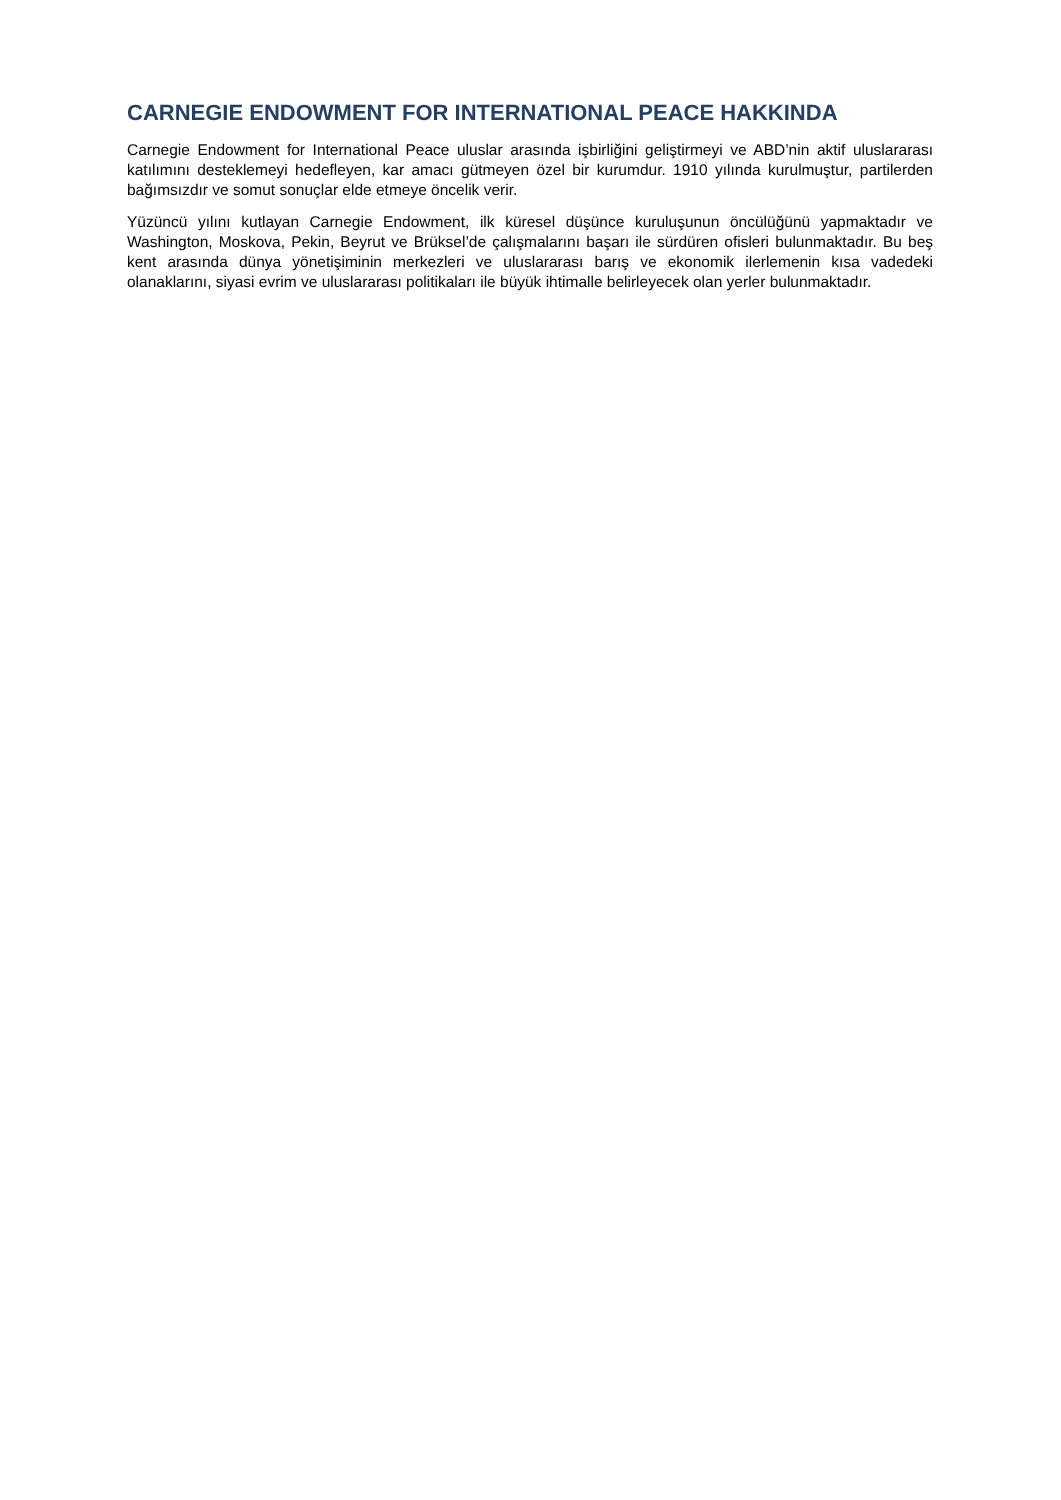CARNEGIE ENDOWMENT FOR INTERNATIONAL PEACE HAKKINDA
Carnegie Endowment for International Peace uluslar arasında işbirliğini geliştirmeyi ve ABD’nin aktif uluslararası katılımını desteklemeyi hedefleyen, kar amacı gütmeyen özel bir kurumdur. 1910 yılında kurulmuştur, partilerden bağımsızdır ve somut sonuçlar elde etmeye öncelik verir.
Yüzüncü yılını kutlayan Carnegie Endowment, ilk küresel düşünce kuruluşunun öncülüğünü yapmaktadır ve Washington, Moskova, Pekin, Beyrut ve Brüksel’de çalışmalarını başarı ile sürdüren ofisleri bulunmaktadır. Bu beş kent arasında dünya yönetişiminin merkezleri ve uluslararası barış ve ekonomik ilerlemenin kısa vadedeki olanaklarını, siyasi evrim ve uluslararası politikaları ile büyük ihtimalle belirleyecek olan yerler bulunmaktadır.